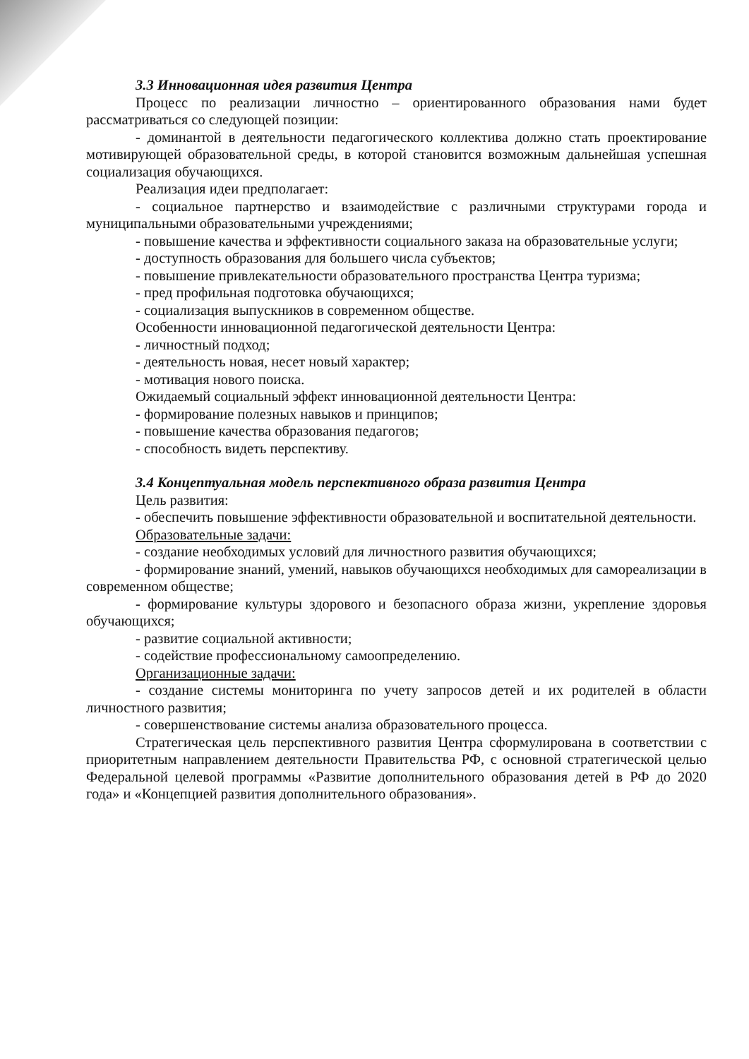3.3 Инновационная идея развития Центра
Процесс по реализации личностно – ориентированного образования нами будет рассматриваться со следующей позиции:
- доминантой в деятельности педагогического коллектива должно стать проектирование мотивирующей образовательной среды, в которой становится возможным дальнейшая успешная социализация обучающихся.
Реализация идеи предполагает:
- социальное партнерство и взаимодействие с различными структурами города и муниципальными образовательными учреждениями;
- повышение качества и эффективности социального заказа на образовательные услуги;
- доступность образования для большего числа субъектов;
- повышение привлекательности образовательного пространства Центра туризма;
- пред профильная подготовка обучающихся;
- социализация выпускников в современном обществе.
Особенности инновационной педагогической деятельности Центра:
- личностный подход;
- деятельность новая, несет новый характер;
- мотивация нового поиска.
Ожидаемый социальный эффект инновационной деятельности Центра:
- формирование полезных навыков и принципов;
- повышение качества образования педагогов;
- способность видеть перспективу.
3.4 Концептуальная модель перспективного образа развития Центра
Цель развития:
- обеспечить повышение эффективности образовательной и воспитательной деятельности.
Образовательные задачи:
- создание необходимых условий для личностного развития обучающихся;
- формирование знаний, умений, навыков обучающихся необходимых для самореализации в современном обществе;
- формирование культуры здорового и безопасного образа жизни, укрепление здоровья обучающихся;
- развитие социальной активности;
- содействие профессиональному самоопределению.
Организационные задачи:
- создание системы мониторинга по учету запросов детей и их родителей в области личностного развития;
- совершенствование системы анализа образовательного процесса.
Стратегическая цель перспективного развития Центра сформулирована в соответствии с приоритетным направлением деятельности Правительства РФ, с основной стратегической целью Федеральной целевой программы «Развитие дополнительного образования детей в РФ до 2020 года» и «Концепцией развития дополнительного образования».